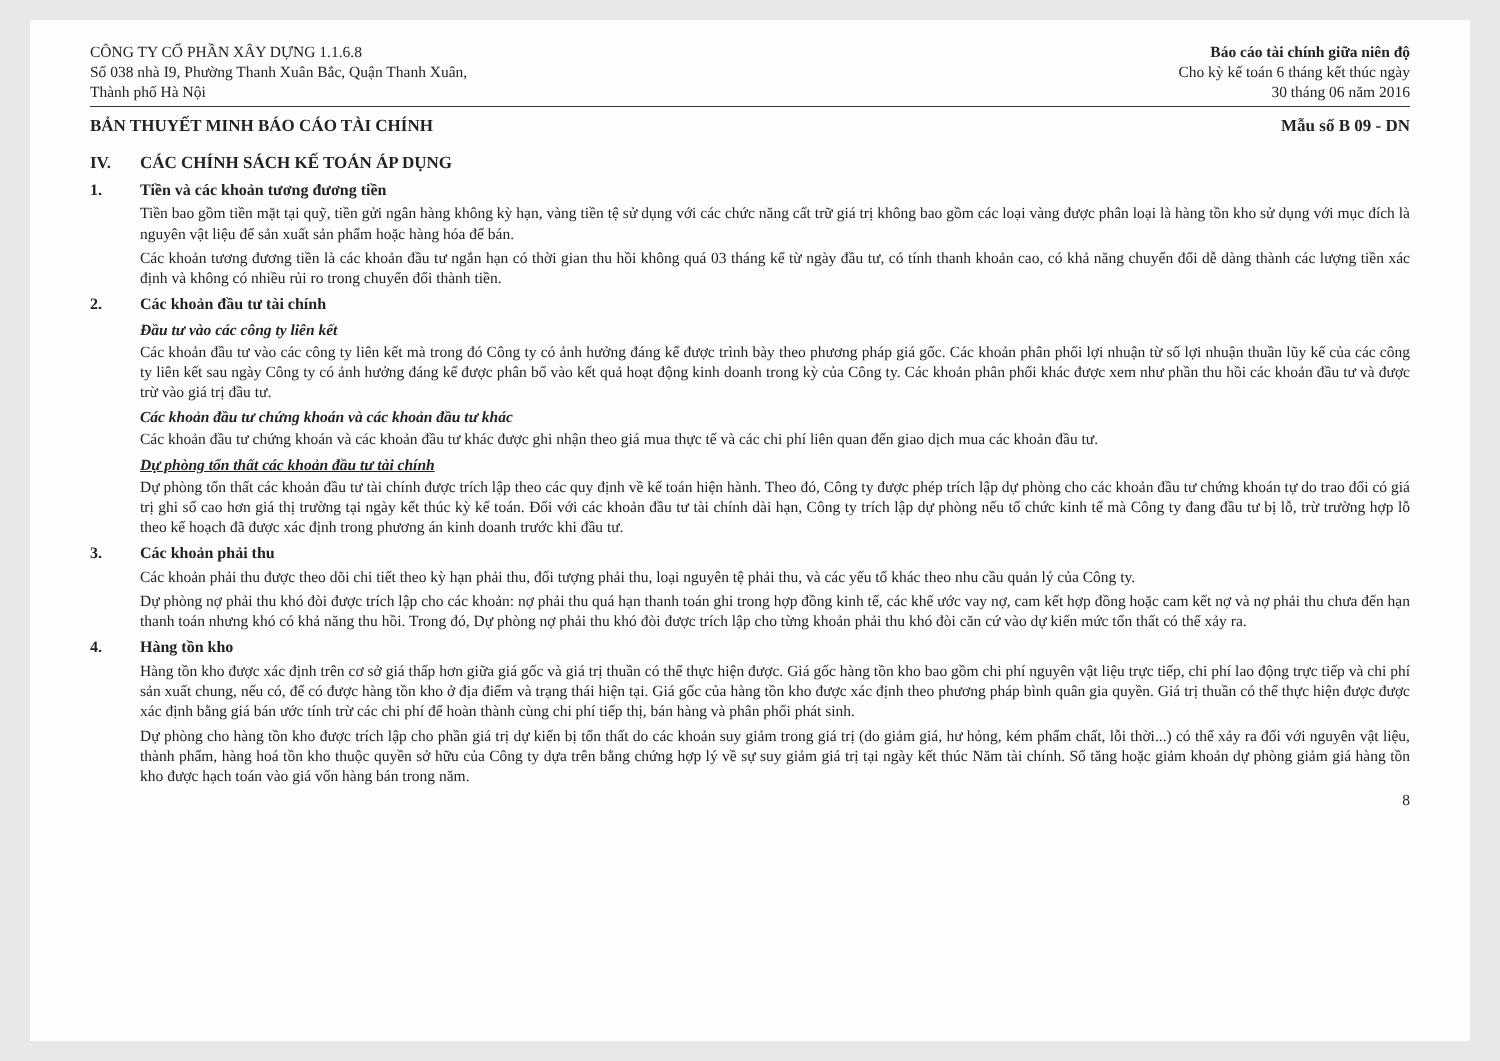CÔNG TY CỔ PHẦN XÂY DỰNG 1.1.6.8
Số 038 nhà I9, Phường Thanh Xuân Bắc, Quận Thanh Xuân,
Thành phố Hà Nội
Báo cáo tài chính giữa niên độ
Cho kỳ kế toán 6 tháng kết thúc ngày
30 tháng 06 năm 2016
BẢN THUYẾT MINH BÁO CÁO TÀI CHÍNH
Mẫu số B 09 - DN
IV. CÁC CHÍNH SÁCH KẾ TOÁN ÁP DỤNG
1. Tiền và các khoản tương đương tiền
Tiền bao gồm tiền mặt tại quỹ, tiền gửi ngân hàng không kỳ hạn, vàng tiền tệ sử dụng với các chức năng cất trữ giá trị không bao gồm các loại vàng được phân loại là hàng tồn kho sử dụng với mục đích là nguyên vật liệu để sản xuất sản phẩm hoặc hàng hóa để bán.
Các khoản tương đương tiền là các khoản đầu tư ngắn hạn có thời gian thu hồi không quá 03 tháng kể từ ngày đầu tư, có tính thanh khoản cao, có khả năng chuyển đổi dễ dàng thành các lượng tiền xác định và không có nhiều rủi ro trong chuyển đổi thành tiền.
2. Các khoản đầu tư tài chính
Đầu tư vào các công ty liên kết
Các khoản đầu tư vào các công ty liên kết mà trong đó Công ty có ảnh hưởng đáng kể được trình bày theo phương pháp giá gốc. Các khoản phân phối lợi nhuận từ số lợi nhuận thuần lũy kế của các công ty liên kết sau ngày Công ty có ảnh hưởng đáng kể được phân bổ vào kết quả hoạt động kinh doanh trong kỳ của Công ty. Các khoản phân phối khác được xem như phần thu hồi các khoản đầu tư và được trừ vào giá trị đầu tư.
Các khoản đầu tư chứng khoán và các khoản đầu tư khác
Các khoản đầu tư chứng khoán và các khoản đầu tư khác được ghi nhận theo giá mua thực tế và các chi phí liên quan đến giao dịch mua các khoản đầu tư.
Dự phòng tổn thất các khoản đầu tư tài chính
Dự phòng tổn thất các khoản đầu tư tài chính được trích lập theo các quy định về kế toán hiện hành. Theo đó, Công ty được phép trích lập dự phòng cho các khoản đầu tư chứng khoán tự do trao đổi có giá trị ghi sổ cao hơn giá thị trường tại ngày kết thúc kỳ kế toán. Đối với các khoản đầu tư tài chính dài hạn, Công ty trích lập dự phòng nếu tổ chức kinh tế mà Công ty đang đầu tư bị lỗ, trừ trường hợp lỗ theo kế hoạch đã được xác định trong phương án kinh doanh trước khi đầu tư.
3. Các khoản phải thu
Các khoản phải thu được theo dõi chi tiết theo kỳ hạn phải thu, đối tượng phải thu, loại nguyên tệ phải thu, và các yếu tố khác theo nhu cầu quản lý của Công ty.
Dự phòng nợ phải thu khó đòi được trích lập cho các khoản: nợ phải thu quá hạn thanh toán ghi trong hợp đồng kinh tế, các khế ước vay nợ, cam kết hợp đồng hoặc cam kết nợ và nợ phải thu chưa đến hạn thanh toán nhưng khó có khả năng thu hồi. Trong đó, Dự phòng nợ phải thu khó đòi được trích lập cho từng khoản phải thu khó đòi căn cứ vào dự kiến mức tổn thất có thể xảy ra.
4. Hàng tồn kho
Hàng tồn kho được xác định trên cơ sở giá thấp hơn giữa giá gốc và giá trị thuần có thể thực hiện được. Giá gốc hàng tồn kho bao gồm chi phí nguyên vật liệu trực tiếp, chi phí lao động trực tiếp và chi phí sản xuất chung, nếu có, để có được hàng tồn kho ở địa điểm và trạng thái hiện tại. Giá gốc của hàng tồn kho được xác định theo phương pháp bình quân gia quyền. Giá trị thuần có thể thực hiện được được xác định bằng giá bán ước tính trừ các chi phí để hoàn thành cùng chi phí tiếp thị, bán hàng và phân phối phát sinh.
Dự phòng cho hàng tồn kho được trích lập cho phần giá trị dự kiến bị tổn thất do các khoản suy giảm trong giá trị (do giảm giá, hư hỏng, kém phẩm chất, lỗi thời...) có thể xảy ra đối với nguyên vật liệu, thành phẩm, hàng hoá tồn kho thuộc quyền sở hữu của Công ty dựa trên bằng chứng hợp lý về sự suy giảm giá trị tại ngày kết thúc Năm tài chính. Số tăng hoặc giảm khoản dự phòng giảm giá hàng tồn kho được hạch toán vào giá vốn hàng bán trong năm.
8